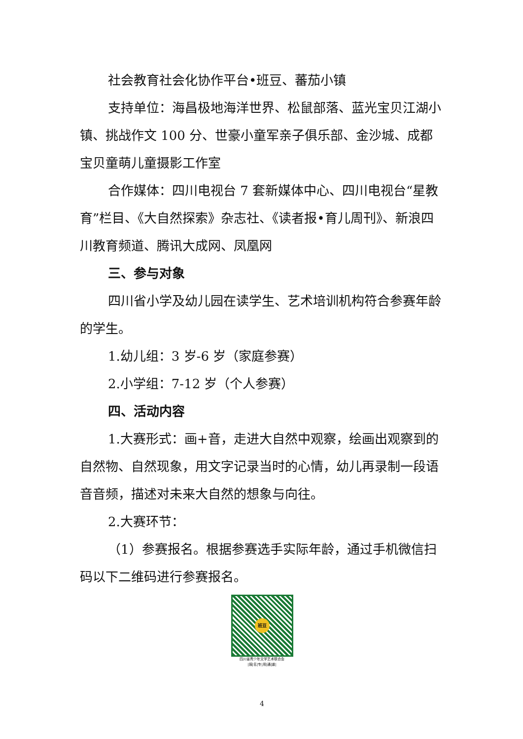社会教育社会化协作平台•班豆、蕃茄小镇
支持单位：海昌极地海洋世界、松鼠部落、蓝光宝贝江湖小镇、挑战作文 100 分、世豪小童军亲子俱乐部、金沙城、成都宝贝童萌儿童摄影工作室
合作媒体：四川电视台 7 套新媒体中心、四川电视台“星教育”栏目、《大自然探索》杂志社、《读者报•育儿周刊》、新浪四川教育频道、腾讯大成网、凤凰网
三、参与对象
四川省小学及幼儿园在读学生、艺术培训机构符合参赛年龄的学生。
1.幼儿组：3 岁-6 岁（家庭参赛）
2.小学组：7-12 岁（个人参赛）
四、活动内容
1.大赛形式：画+音，走进大自然中观察，绘画出观察到的自然物、自然现象，用文字记录当时的心情，幼儿再录制一段语音音频，描述对未来大自然的想象与向往。
2.大赛环节：
（1）参赛报名。根据参赛选手实际年龄，通过手机微信扫码以下二维码进行参赛报名。
班豆
四川省青少年文学艺术联合会
|报|名|专|用|通|道|
4